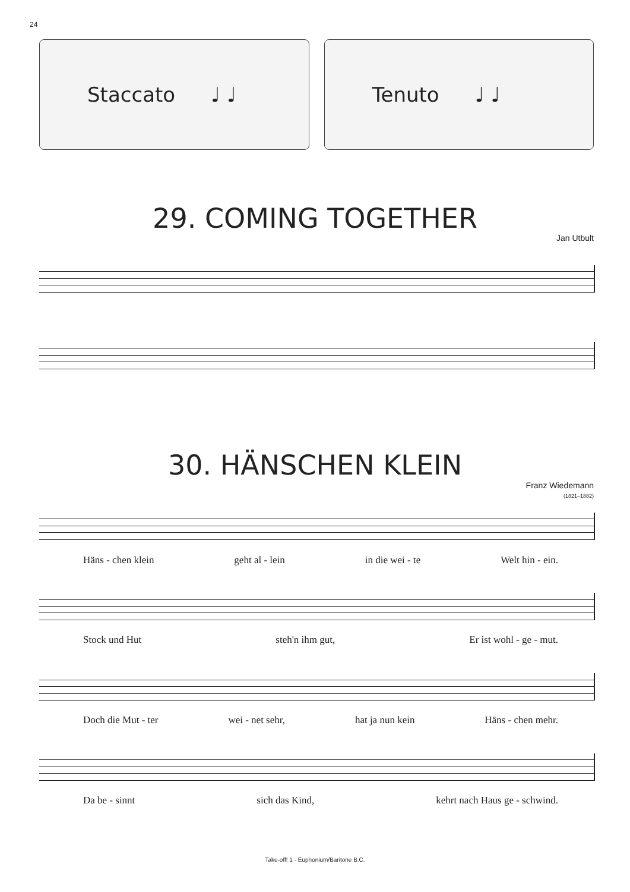24
Staccato ♩ ♩ Tenuto ♩ ♩
29. COMING TOGETHER
Jan Utbult
30. HÄNSCHEN KLEIN
Franz Wiedemann
(1821–1882)
Häns - chen klein geht al - lein in die wei - te Welt hin - ein.
Stock und Hut steh'n ihm gut, Er ist wohl - ge - mut.
Doch die Mut - ter wei - net sehr, hat ja nun kein Häns - chen mehr.
Da be - sinnt sich das Kind, kehrt nach Haus ge - schwind.
Take-off! 1 - Euphonium/Baritone B.C.